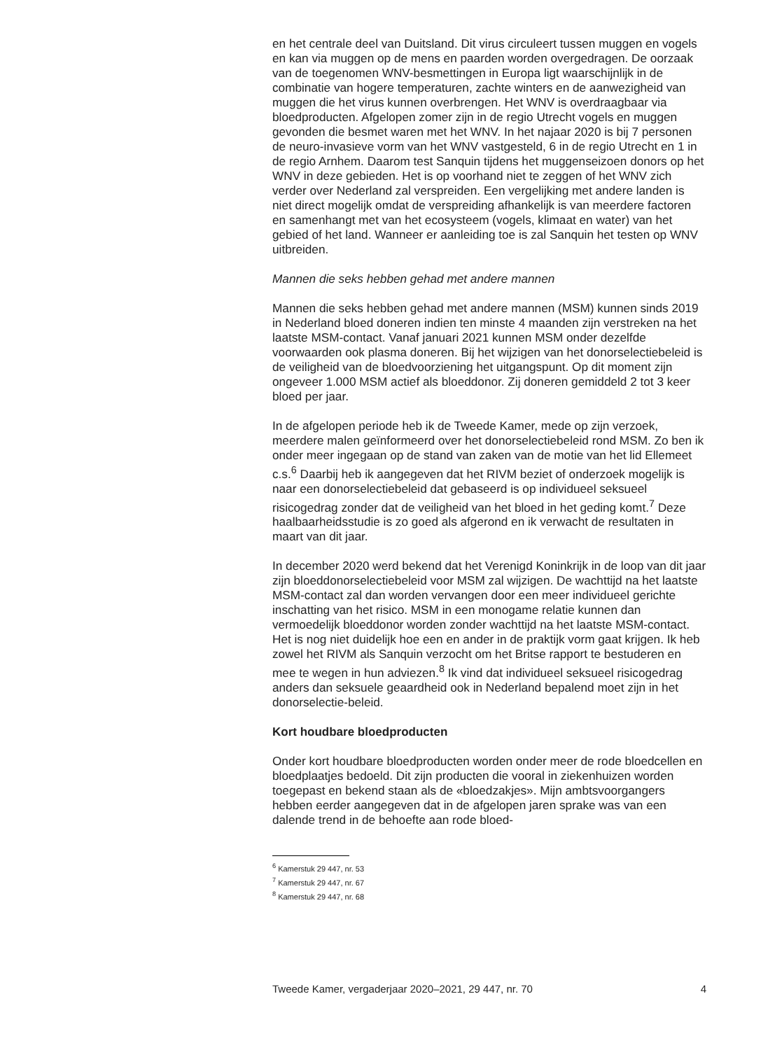en het centrale deel van Duitsland. Dit virus circuleert tussen muggen en vogels en kan via muggen op de mens en paarden worden overgedragen. De oorzaak van de toegenomen WNV-besmettingen in Europa ligt waarschijnlijk in de combinatie van hogere temperaturen, zachte winters en de aanwezigheid van muggen die het virus kunnen overbrengen. Het WNV is overdraagbaar via bloedproducten. Afgelopen zomer zijn in de regio Utrecht vogels en muggen gevonden die besmet waren met het WNV. In het najaar 2020 is bij 7 personen de neuro-invasieve vorm van het WNV vastgesteld, 6 in de regio Utrecht en 1 in de regio Arnhem. Daarom test Sanquin tijdens het muggenseizoen donors op het WNV in deze gebieden. Het is op voorhand niet te zeggen of het WNV zich verder over Nederland zal verspreiden. Een vergelijking met andere landen is niet direct mogelijk omdat de verspreiding afhankelijk is van meerdere factoren en samenhangt met van het ecosysteem (vogels, klimaat en water) van het gebied of het land. Wanneer er aanleiding toe is zal Sanquin het testen op WNV uitbreiden.
Mannen die seks hebben gehad met andere mannen
Mannen die seks hebben gehad met andere mannen (MSM) kunnen sinds 2019 in Nederland bloed doneren indien ten minste 4 maanden zijn verstreken na het laatste MSM-contact. Vanaf januari 2021 kunnen MSM onder dezelfde voorwaarden ook plasma doneren. Bij het wijzigen van het donorselectiebeleid is de veiligheid van de bloedvoorziening het uitgangspunt. Op dit moment zijn ongeveer 1.000 MSM actief als bloeddonor. Zij doneren gemiddeld 2 tot 3 keer bloed per jaar.
In de afgelopen periode heb ik de Tweede Kamer, mede op zijn verzoek, meerdere malen geïnformeerd over het donorselectiebeleid rond MSM. Zo ben ik onder meer ingegaan op de stand van zaken van de motie van het lid Ellemeet c.s.<sup>6</sup> Daarbij heb ik aangegeven dat het RIVM beziet of onderzoek mogelijk is naar een donorselectiebeleid dat gebaseerd is op individueel seksueel risicogedrag zonder dat de veiligheid van het bloed in het geding komt.<sup>7</sup> Deze haalbaarheidsstudie is zo goed als afgerond en ik verwacht de resultaten in maart van dit jaar.
In december 2020 werd bekend dat het Verenigd Koninkrijk in de loop van dit jaar zijn bloeddonorselectiebeleid voor MSM zal wijzigen. De wachttijd na het laatste MSM-contact zal dan worden vervangen door een meer individueel gerichte inschatting van het risico. MSM in een monogame relatie kunnen dan vermoedelijk bloeddonor worden zonder wachttijd na het laatste MSM-contact. Het is nog niet duidelijk hoe een en ander in de praktijk vorm gaat krijgen. Ik heb zowel het RIVM als Sanquin verzocht om het Britse rapport te bestuderen en mee te wegen in hun adviezen.<sup>8</sup> Ik vind dat individueel seksueel risicogedrag anders dan seksuele geaardheid ook in Nederland bepalend moet zijn in het donorselectie-beleid.
Kort houdbare bloedproducten
Onder kort houdbare bloedproducten worden onder meer de rode bloedcellen en bloedplaatjes bedoeld. Dit zijn producten die vooral in ziekenhuizen worden toegepast en bekend staan als de «bloedzakjes». Mijn ambtsvoorgangers hebben eerder aangegeven dat in de afgelopen jaren sprake was van een dalende trend in de behoefte aan rode bloed-
<sup>6</sup> Kamerstuk 29 447, nr. 53
<sup>7</sup> Kamerstuk 29 447, nr. 67
<sup>8</sup> Kamerstuk 29 447, nr. 68
Tweede Kamer, vergaderjaar 2020–2021, 29 447, nr. 70 4